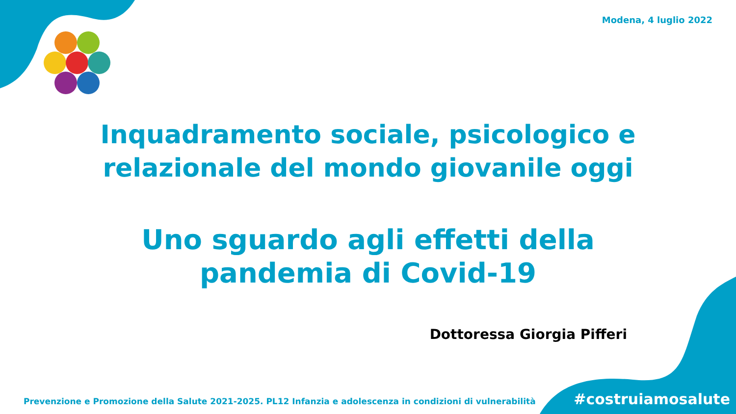Modena, 4 luglio 2022
Inquadramento sociale, psicologico e
relazionale del mondo giovanile oggi
Uno sguardo agli effetti della
pandemia di Covid-19
Dottoressa Giorgia Pifferi
Prevenzione e Promozione della Salute 2021-2025. PL12 Infanzia e adolescenza in condizioni di vulnerabilità
#costruiamosalute